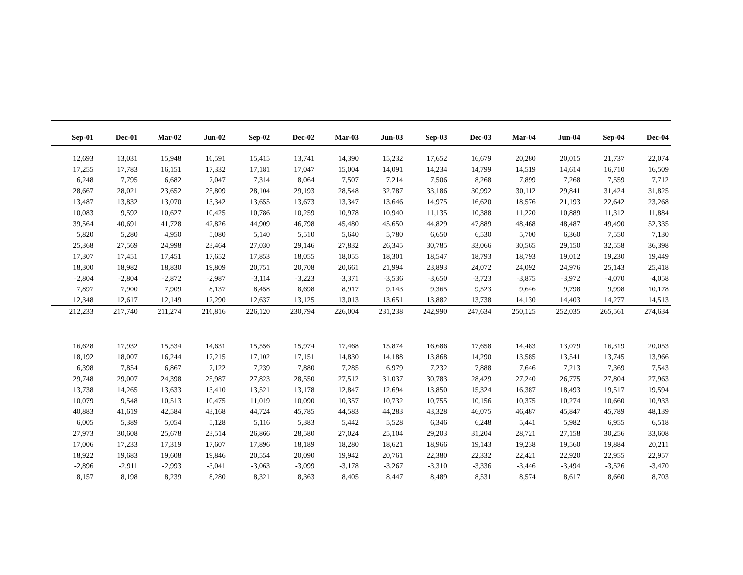| Sep-01 | Dec-01 | Mar-02 | Jun-02 | Sep-02 | Dec-02 | Mar-03 | Jun-03 | Sep-03 | Dec-03 | Mar-04 | Jun-04 | Sep-04 | Dec-04 |
| --- | --- | --- | --- | --- | --- | --- | --- | --- | --- | --- | --- | --- | --- |
| 12,693 | 13,031 | 15,948 | 16,591 | 15,415 | 13,741 | 14,390 | 15,232 | 17,652 | 16,679 | 20,280 | 20,015 | 21,737 | 22,074 |
| 17,255 | 17,783 | 16,151 | 17,332 | 17,181 | 17,047 | 15,004 | 14,091 | 14,234 | 14,799 | 14,519 | 14,614 | 16,710 | 16,509 |
| 6,248 | 7,795 | 6,682 | 7,047 | 7,314 | 8,064 | 7,507 | 7,214 | 7,506 | 8,268 | 7,899 | 7,268 | 7,559 | 7,712 |
| 28,667 | 28,021 | 23,652 | 25,809 | 28,104 | 29,193 | 28,548 | 32,787 | 33,186 | 30,992 | 30,112 | 29,841 | 31,424 | 31,825 |
| 13,487 | 13,832 | 13,070 | 13,342 | 13,655 | 13,673 | 13,347 | 13,646 | 14,975 | 16,620 | 18,576 | 21,193 | 22,642 | 23,268 |
| 10,083 | 9,592 | 10,627 | 10,425 | 10,786 | 10,259 | 10,978 | 10,940 | 11,135 | 10,388 | 11,220 | 10,889 | 11,312 | 11,884 |
| 39,564 | 40,691 | 41,728 | 42,826 | 44,909 | 46,798 | 45,480 | 45,650 | 44,829 | 47,889 | 48,468 | 48,487 | 49,490 | 52,335 |
| 5,820 | 5,280 | 4,950 | 5,080 | 5,140 | 5,510 | 5,640 | 5,780 | 6,650 | 6,530 | 5,700 | 6,360 | 7,550 | 7,130 |
| 25,368 | 27,569 | 24,998 | 23,464 | 27,030 | 29,146 | 27,832 | 26,345 | 30,785 | 33,066 | 30,565 | 29,150 | 32,558 | 36,398 |
| 17,307 | 17,451 | 17,451 | 17,652 | 17,853 | 18,055 | 18,055 | 18,301 | 18,547 | 18,793 | 18,793 | 19,012 | 19,230 | 19,449 |
| 18,300 | 18,982 | 18,830 | 19,809 | 20,751 | 20,708 | 20,661 | 21,994 | 23,893 | 24,072 | 24,092 | 24,976 | 25,143 | 25,418 |
| -2,804 | -2,804 | -2,872 | -2,987 | -3,114 | -3,223 | -3,371 | -3,536 | -3,650 | -3,723 | -3,875 | -3,972 | -4,070 | -4,058 |
| 7,897 | 7,900 | 7,909 | 8,137 | 8,458 | 8,698 | 8,917 | 9,143 | 9,365 | 9,523 | 9,646 | 9,798 | 9,998 | 10,178 |
| 12,348 | 12,617 | 12,149 | 12,290 | 12,637 | 13,125 | 13,013 | 13,651 | 13,882 | 13,738 | 14,130 | 14,403 | 14,277 | 14,513 |
| 212,233 | 217,740 | 211,274 | 216,816 | 226,120 | 230,794 | 226,004 | 231,238 | 242,990 | 247,634 | 250,125 | 252,035 | 265,561 | 274,634 |
| 16,628 | 17,932 | 15,534 | 14,631 | 15,556 | 15,974 | 17,468 | 15,874 | 16,686 | 17,658 | 14,483 | 13,079 | 16,319 | 20,053 |
| 18,192 | 18,007 | 16,244 | 17,215 | 17,102 | 17,151 | 14,830 | 14,188 | 13,868 | 14,290 | 13,585 | 13,541 | 13,745 | 13,966 |
| 6,398 | 7,854 | 6,867 | 7,122 | 7,239 | 7,880 | 7,285 | 6,979 | 7,232 | 7,888 | 7,646 | 7,213 | 7,369 | 7,543 |
| 29,748 | 29,007 | 24,398 | 25,987 | 27,823 | 28,550 | 27,512 | 31,037 | 30,783 | 28,429 | 27,240 | 26,775 | 27,804 | 27,963 |
| 13,738 | 14,265 | 13,633 | 13,410 | 13,521 | 13,178 | 12,847 | 12,694 | 13,850 | 15,324 | 16,387 | 18,493 | 19,517 | 19,594 |
| 10,079 | 9,548 | 10,513 | 10,475 | 11,019 | 10,090 | 10,357 | 10,732 | 10,755 | 10,156 | 10,375 | 10,274 | 10,660 | 10,933 |
| 40,883 | 41,619 | 42,584 | 43,168 | 44,724 | 45,785 | 44,583 | 44,283 | 43,328 | 46,075 | 46,487 | 45,847 | 45,789 | 48,139 |
| 6,005 | 5,389 | 5,054 | 5,128 | 5,116 | 5,383 | 5,442 | 5,528 | 6,346 | 6,248 | 5,441 | 5,982 | 6,955 | 6,518 |
| 27,973 | 30,608 | 25,678 | 23,514 | 26,866 | 28,580 | 27,024 | 25,104 | 29,203 | 31,204 | 28,721 | 27,158 | 30,256 | 33,608 |
| 17,006 | 17,233 | 17,319 | 17,607 | 17,896 | 18,189 | 18,280 | 18,621 | 18,966 | 19,143 | 19,238 | 19,560 | 19,884 | 20,211 |
| 18,922 | 19,683 | 19,608 | 19,846 | 20,554 | 20,090 | 19,942 | 20,761 | 22,380 | 22,332 | 22,421 | 22,920 | 22,955 | 22,957 |
| -2,896 | -2,911 | -2,993 | -3,041 | -3,063 | -3,099 | -3,178 | -3,267 | -3,310 | -3,336 | -3,446 | -3,494 | -3,526 | -3,470 |
| 8,157 | 8,198 | 8,239 | 8,280 | 8,321 | 8,363 | 8,405 | 8,447 | 8,489 | 8,531 | 8,574 | 8,617 | 8,660 | 8,703 |